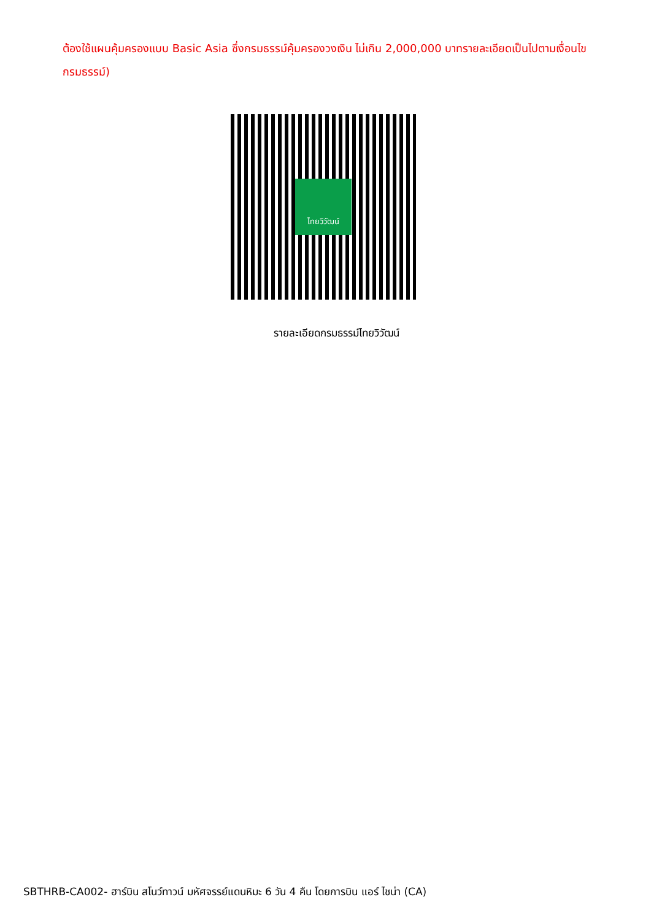ต้องใช้แผนคุ้มครองแบบ Basic Asia ซึ่งกรมธรรม์คุ้มครองวงเงิน ไม่เกิน 2,000,000 บาทรายละเอียดเป็นไปตามเงื่อนไขกรมธรรม์)
ไทยวิวัฒน์
รายละเอียดกรมธรรม์ไทยวิวัฒน์
SBTHRB-CA002- ฮาร์บิน สโนว์ทาวน์ มหัศจรรย์แดนหิมะ 6 วัน 4 คืน โดยการบิน แอร์ ไชน่า (CA)